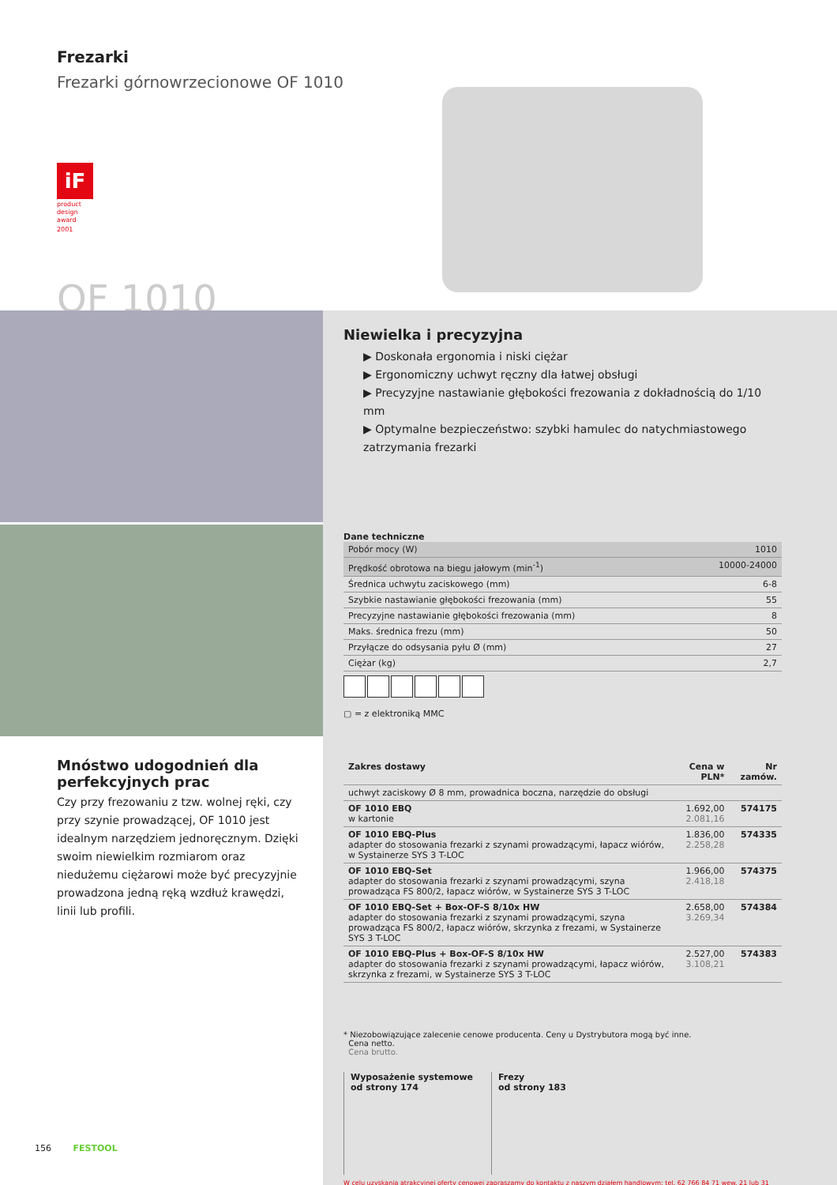Frezarki
Frezarki górnowrzecionowe OF 1010
iF
product
design
award
2001
OF 1010
Mnóstwo udogodnień dla perfekcyjnych prac
Czy przy frezowaniu z tzw. wolnej ręki, czy przy szynie prowadzącej, OF 1010 jest idealnym narzędziem jednoręcznym. Dzięki swoim niewielkim rozmiarom oraz niedużemu ciężarowi może być precyzyjnie prowadzona jedną ręką wzdłuż krawędzi, linii lub profili.
Niewielka i precyzyjna
▶ Doskonała ergonomia i niski ciężar
▶ Ergonomiczny uchwyt ręczny dla łatwej obsługi
▶ Precyzyjne nastawianie głębokości frezowania z dokładnością do 1/10 mm
▶ Optymalne bezpieczeństwo: szybki hamulec do natychmiastowego zatrzymania frezarki
Dane techniczne
| Pobór mocy (W) | 1010 |
| Prędkość obrotowa na biegu jałowym (min<sup>-1</sup>) | 10000-24000 |
| Średnica uchwytu zaciskowego (mm) | 6-8 |
| Szybkie nastawianie głębokości frezowania (mm) | 55 |
| Precyzyjne nastawianie głębokości frezowania (mm) | 8 |
| Maks. średnica frezu (mm) | 50 |
| Przyłącze do odsysania pyłu Ø (mm) | 27 |
| Ciężar (kg) | 2,7 |
▢ = z elektroniką MMC
| Zakres dostawy | Cena w PLN* | Nr zamów. |
| --- | --- | --- |
| uchwyt zaciskowy Ø 8 mm, prowadnica boczna, narzędzie do obsługi | | |
| OF 1010 EBQ w kartonie | 1.692,00 2.081,16 | 574175 |
| OF 1010 EBQ-Plus adapter do stosowania frezarki z szynami prowadzącymi, łapacz wiórów, w Systainerze SYS 3 T-LOC | 1.836,00 2.258,28 | 574335 |
| OF 1010 EBQ-Set adapter do stosowania frezarki z szynami prowadzącymi, szyna prowadząca FS 800/2, łapacz wiórów, w Systainerze SYS 3 T-LOC | 1.966,00 2.418,18 | 574375 |
| OF 1010 EBQ-Set + Box-OF-S 8/10x HW adapter do stosowania frezarki z szynami prowadzącymi, szyna prowadząca FS 800/2, łapacz wiórów, skrzynka z frezami, w Systainerze SYS 3 T-LOC | 2.658,00 3.269,34 | 574384 |
| OF 1010 EBQ-Plus + Box-OF-S 8/10x HW adapter do stosowania frezarki z szynami prowadzącymi, łapacz wiórów, skrzynka z frezami, w Systainerze SYS 3 T-LOC | 2.527,00 3.108,21 | 574383 |
* Niezobowiązujące zalecenie cenowe producenta. Ceny u Dystrybutora mogą być inne.
Cena netto.
Cena brutto.
Wyposażenie systemowe
od strony 174
Frezy
od strony 183
W celu uzyskania atrakcyjnej oferty cenowej zapraszamy do kontaktu z naszym działem handlowym: tel. 62 766 84 71 wew. 21 lub 31
156 FESTOOL